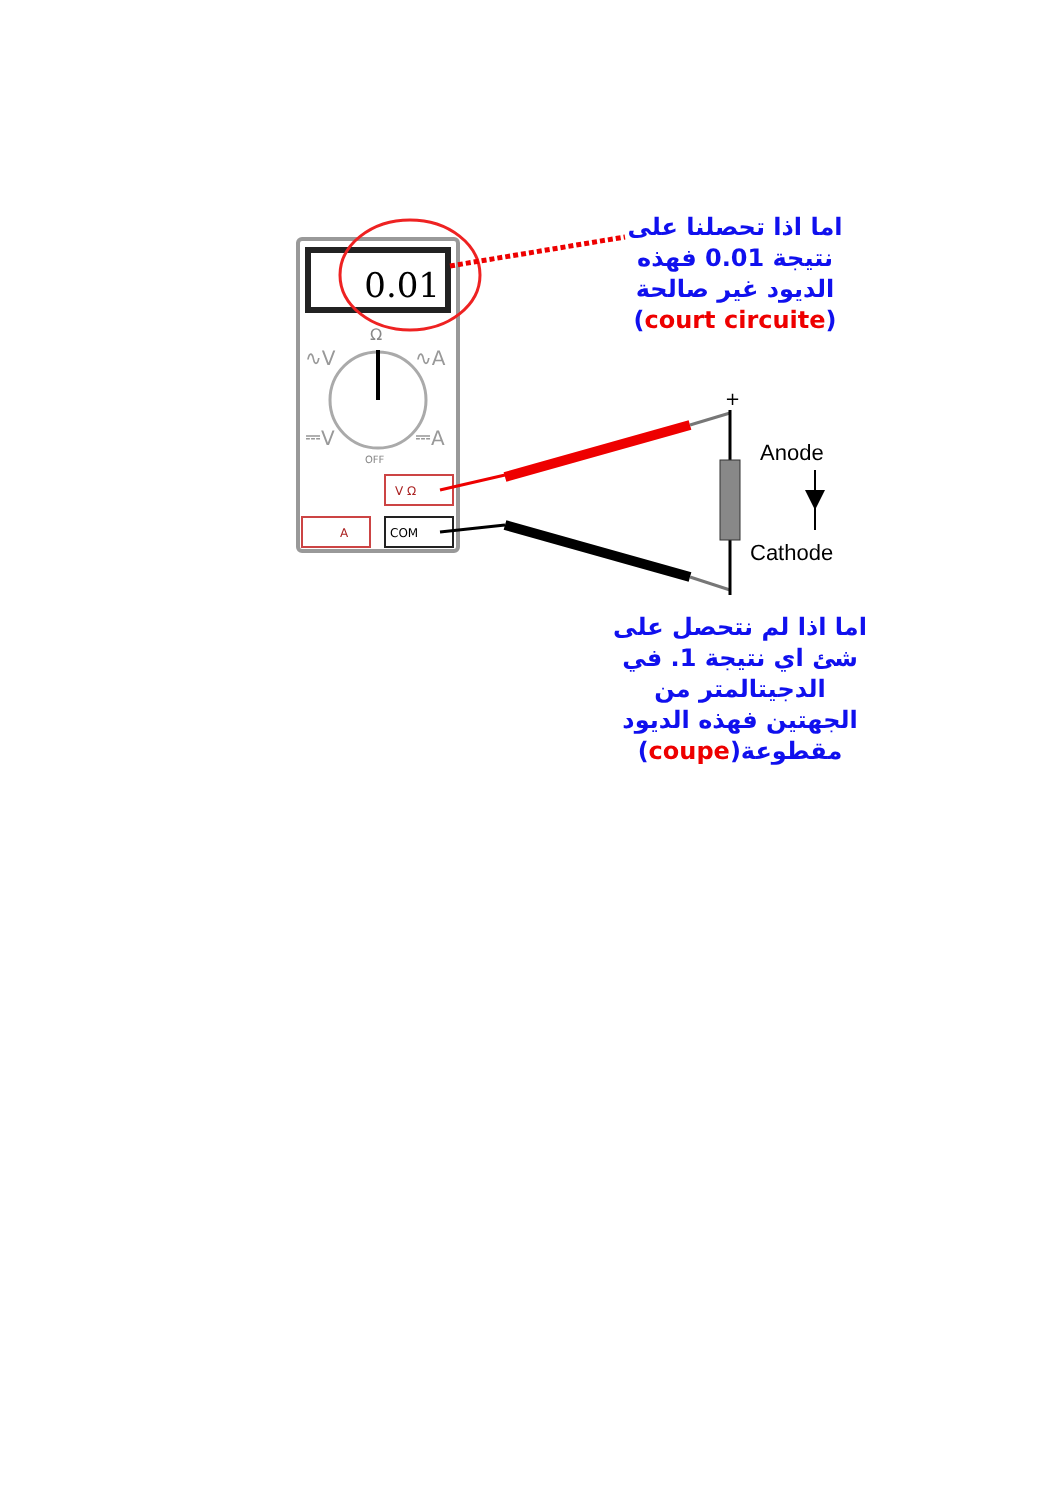0.01
Ω
∿V
∿A
⎓V
⎓A
OFF
V Ω
A
COM
+
-
Anode
Cathode
اما اذا تحصلنا على
نتيجة 0.01 فهذه
الديود غير صالحة
(court circuite)
اما اذا لم نتحصل على
شئ اي نتيجة 1. في
الدجيتالمتر من
الجهتين فهذه الديود
مقطوعة(coupe)